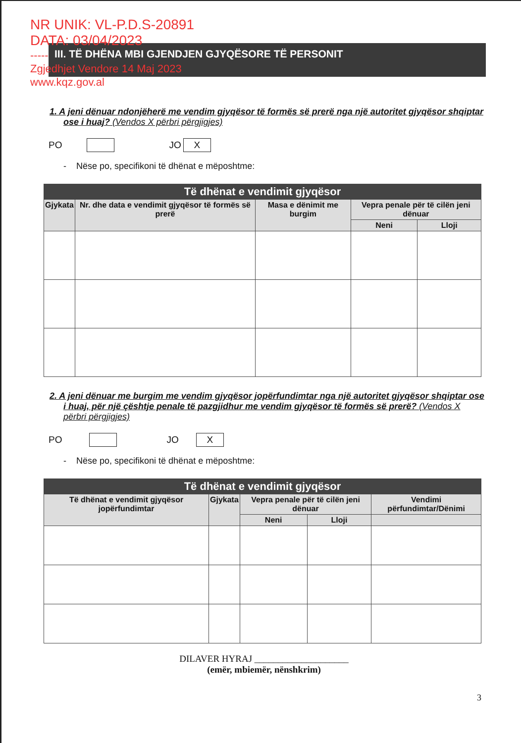NR UNIK: VL-P.D.S-20891
DATA: 03/04/2023
-----
Zgjedhjet Vendore 14 Maj 2023
www.kqz.gov.al
III. TË DHËNA MBI GJENDJEN GJYQËSORE TË PERSONIT
1. A jeni dënuar ndonjëherë me vendim gjyqësor të formës së prerë nga një autoritet gjyqësor shqiptar ose i huaj? (Vendos X përbri përgjigjes)
PO JO X
- Nëse po, specifikoni të dhënat e mëposhtme:
| Të dhënat e vendimit gjyqësor | | | | |
| --- | --- | --- | --- | --- |
| Gjykata | Nr. dhe data e vendimit gjyqësor të formës së prerë | Masa e dënimit me burgim | Vepra penale për të cilën jeni dënuar | |
| | | | Neni | Lloji |
2. A jeni dënuar me burgim me vendim gjyqësor jopërfundimtar nga një autoritet gjyqësor shqiptar ose i huaj, për një çështje penale të pazgjidhur me vendim gjyqësor të formës së prerë? (Vendos X përbri përgjigjes)
PO JO X
- Nëse po, specifikoni të dhënat e mëposhtme:
| Të dhënat e vendimit gjyqësor | | | | |
| --- | --- | --- | --- | --- |
| Të dhënat e vendimit gjyqësor jopërfundimtar | Gjykata | Vepra penale për të cilën jeni dënuar | | Vendimi përfundimtar/Dënimi |
| | | Neni | Lloji | |
DILAVER HYRAJ ____________________
(emër, mbiemër, nënshkrim)
3